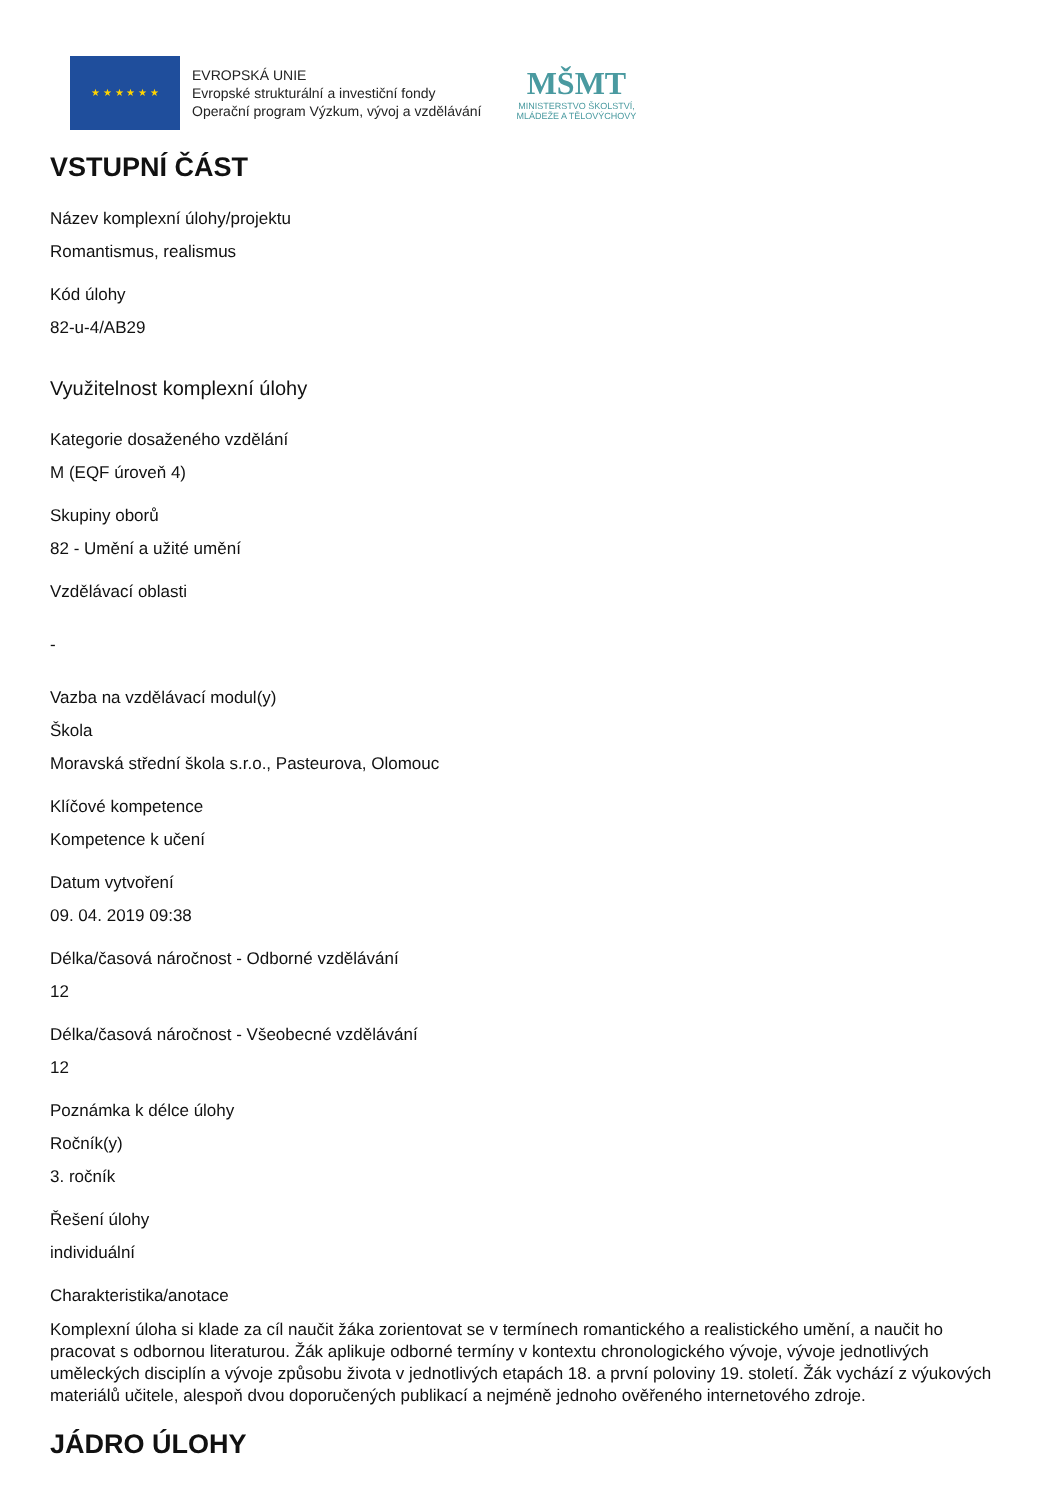★ ★ ★ ★ ★ ★
EVROPSKÁ UNIE
Evropské strukturální a investiční fondy
Operační program Výzkum, vývoj a vzdělávání
MŠMT
MINISTERSTVO ŠKOLSTVÍ,
MLÁDEŽE A TĚLOVÝCHOVY
VSTUPNÍ ČÁST
Název komplexní úlohy/projektu
Romantismus, realismus
Kód úlohy
82-u-4/AB29
Využitelnost komplexní úlohy
Kategorie dosaženého vzdělání
M (EQF úroveň 4)
Skupiny oborů
82 - Umění a užité umění
Vzdělávací oblasti
-
Vazba na vzdělávací modul(y)
Škola
Moravská střední škola s.r.o., Pasteurova, Olomouc
Klíčové kompetence
Kompetence k učení
Datum vytvoření
09. 04. 2019 09:38
Délka/časová náročnost - Odborné vzdělávání
12
Délka/časová náročnost - Všeobecné vzdělávání
12
Poznámka k délce úlohy
Ročník(y)
3. ročník
Řešení úlohy
individuální
Charakteristika/anotace
Komplexní úloha si klade za cíl naučit žáka zorientovat se v termínech romantického a realistického umění, a naučit ho pracovat s odbornou literaturou. Žák aplikuje odborné termíny v kontextu chronologického vývoje, vývoje jednotlivých uměleckých disciplín a vývoje způsobu života v jednotlivých etapách 18. a první poloviny 19. století. Žák vychází z výukových materiálů učitele, alespoň dvou doporučených publikací a nejméně jednoho ověřeného internetového zdroje.
JÁDRO ÚLOHY